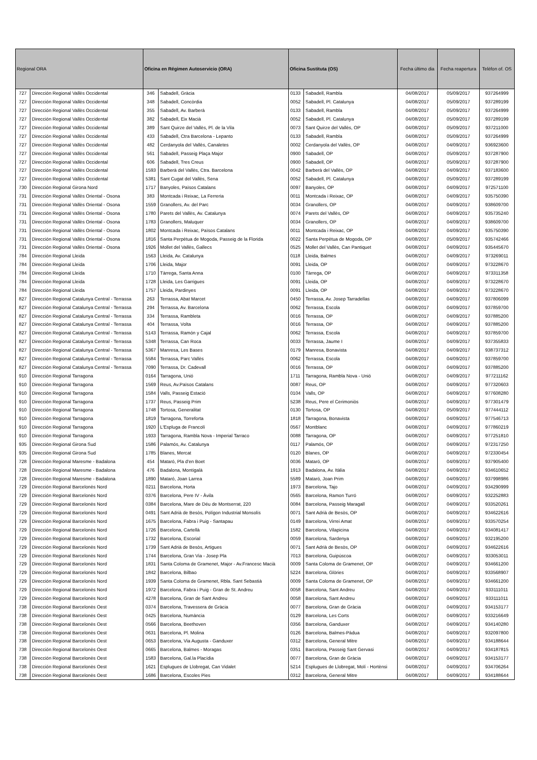| Regional ORA | | Oficina en Régimen Autoservicio (ORA) | | Oficina Sustituta (OS) | | Fecha último dia | Fecha reapertura | Telèfon of. OS |
| --- | --- | --- | --- | --- | --- | --- | --- | --- |
| 727 | Dirección Regional Vallès Occidental | 346 | Sabadell, Gràcia | 0133 | Sabadell, Rambla | 04/08/2017 | 05/09/2017 | 937264999 |
| 727 | Dirección Regional Vallès Occidental | 348 | Sabadell, Concòrdia | 0052 | Sabadell, Pl. Catalunya | 04/08/2017 | 05/09/2017 | 937289199 |
| 727 | Dirección Regional Vallès Occidental | 355 | Sabadell, Av. Barberà | 0133 | Sabadell, Rambla | 04/08/2017 | 05/09/2017 | 937264999 |
| 727 | Dirección Regional Vallès Occidental | 382 | Sabadell, Eix Macià | 0052 | Sabadell, Pl. Catalunya | 04/08/2017 | 05/09/2017 | 937289199 |
| 727 | Dirección Regional Vallès Occidental | 389 | Sant Quirze del Vallès, Pl. de la Vila | 0073 | Sant Quirze del Vallès, OP | 04/08/2017 | 05/09/2017 | 937211000 |
| 727 | Dirección Regional Vallès Occidental | 433 | Sabadell, Ctra Barcelona - Lepanto | 0133 | Sabadell, Rambla | 04/08/2017 | 05/09/2017 | 937264999 |
| 727 | Dirección Regional Vallès Occidental | 482 | Cerdanyola del Vallès, Canaletes | 0002 | Cerdanyola del Vallès, OP | 04/08/2017 | 04/09/2017 | 936923600 |
| 727 | Dirección Regional Vallès Occidental | 561 | Sabadell, Passeig Plaça Major | 0900 | Sabadell, OP | 04/08/2017 | 05/09/2017 | 937287900 |
| 727 | Dirección Regional Vallès Occidental | 606 | Sabadell, Tres Creus | 0900 | Sabadell, OP | 04/08/2017 | 05/09/2017 | 937287900 |
| 727 | Dirección Regional Vallès Occidental | 1593 | Barberà del Vallès, Ctra. Barcelona | 0042 | Barberà del Vallès, OP | 04/08/2017 | 04/09/2017 | 937183600 |
| 727 | Dirección Regional Vallès Occidental | 5381 | Sant Cugat del Vallès, Sena | 0052 | Sabadell, Pl. Catalunya | 04/08/2017 | 05/09/2017 | 937289199 |
| 730 | Dirección Regional Girona Nord | 1717 | Banyoles, Països Catalans | 0097 | Banyoles, OP | 04/08/2017 | 04/09/2017 | 972571100 |
| 731 | Dirección Regional Vallès Oriental - Osona | 383 | Montcada i Reixac, La Ferreria | 0011 | Montcada i Reixac, OP | 04/08/2017 | 04/09/2017 | 935750390 |
| 731 | Dirección Regional Vallès Oriental - Osona | 1559 | Granollers, Av. del Parc | 0034 | Granollers, OP | 04/08/2017 | 04/09/2017 | 938609700 |
| 731 | Dirección Regional Vallès Oriental - Osona | 1780 | Parets del Vallès, Av. Catalunya | 0074 | Parets del Vallès, OP | 04/08/2017 | 04/09/2017 | 935735240 |
| 731 | Dirección Regional Vallès Oriental - Osona | 1783 | Granollers, Maluquer | 0034 | Granollers, OP | 04/08/2017 | 04/09/2017 | 938609700 |
| 731 | Dirección Regional Vallès Oriental - Osona | 1802 | Montcada i Reixac, Països Catalans | 0011 | Montcada i Reixac, OP | 04/08/2017 | 04/09/2017 | 935750390 |
| 731 | Dirección Regional Vallès Oriental - Osona | 1816 | Santa Perpètua de Mogoda, Passeig de la Florida | 0022 | Santa Perpètua de Mogoda, OP | 04/08/2017 | 05/09/2017 | 935742466 |
| 731 | Dirección Regional Vallès Oriental - Osona | 1926 | Mollet del Vallès, Gallecs | 0525 | Mollet del Vallès, Can Pantiquet | 04/08/2017 | 04/09/2017 | 935445670 |
| 784 | Dirección Regional Lleida | 1563 | Lleida, Av. Catalunya | 0118 | Lleida, Balmes | 04/08/2017 | 04/09/2017 | 973269011 |
| 784 | Dirección Regional Lleida | 1706 | Lleida, Major | 0091 | Lleida, OP | 04/08/2017 | 04/09/2017 | 973228670 |
| 784 | Dirección Regional Lleida | 1710 | Tàrrega, Santa Anna | 0100 | Tàrrega, OP | 04/08/2017 | 04/09/2017 | 973311358 |
| 784 | Dirección Regional Lleida | 1728 | Lleida, Les Garrigues | 0091 | Lleida, OP | 04/08/2017 | 04/09/2017 | 973228670 |
| 784 | Dirección Regional Lleida | 1757 | Lleida, Pardinyes | 0091 | Lleida, OP | 04/08/2017 | 04/09/2017 | 973228670 |
| 827 | Dirección Regional Catalunya Central - Terrassa | 263 | Terrassa, Abat Marcet | 0450 | Terrassa, Av. Josep Tarradellas | 04/08/2017 | 04/09/2017 | 937806099 |
| 827 | Dirección Regional Catalunya Central - Terrassa | 294 | Terrassa, Av. Barcelona | 0062 | Terrassa, Escola | 04/08/2017 | 04/09/2017 | 937859700 |
| 827 | Dirección Regional Catalunya Central - Terrassa | 334 | Terrassa, Rambleta | 0016 | Terrassa, OP | 04/08/2017 | 04/09/2017 | 937885200 |
| 827 | Dirección Regional Catalunya Central - Terrassa | 404 | Terrassa, Volta | 0016 | Terrassa, OP | 04/08/2017 | 04/09/2017 | 937885200 |
| 827 | Dirección Regional Catalunya Central - Terrassa | 5143 | Terrassa, Ramón y Cajal | 0062 | Terrassa, Escola | 04/08/2017 | 04/09/2017 | 937859700 |
| 827 | Dirección Regional Catalunya Central - Terrassa | 5348 | Terrassa, Can Roca | 0033 | Terrassa, Jaume I | 04/08/2017 | 04/09/2017 | 937355833 |
| 827 | Dirección Regional Catalunya Central - Terrassa | 5367 | Manresa, Les Bases | 0179 | Manresa, Bonavista | 04/08/2017 | 04/09/2017 | 938737312 |
| 827 | Dirección Regional Catalunya Central - Terrassa | 5584 | Terrassa, Parc Vallès | 0062 | Terrassa, Escola | 04/08/2017 | 04/09/2017 | 937859700 |
| 827 | Dirección Regional Catalunya Central - Terrassa | 7090 | Terrassa, Dr. Cadevall | 0016 | Terrassa, OP | 04/08/2017 | 04/09/2017 | 937885200 |
| 910 | Dirección Regional Tarragona | 0164 | Tarragona, Unió | 1711 | Tarragona, Rambla Nova - Unió | 04/08/2017 | 04/09/2017 | 977211162 |
| 910 | Dirección Regional Tarragona | 1569 | Reus, Av.Països Catalans | 0087 | Reus, OP | 04/08/2017 | 04/09/2017 | 977320603 |
| 910 | Dirección Regional Tarragona | 1584 | Valls, Passeig Estació | 0104 | Valls, OP | 04/08/2017 | 04/09/2017 | 977608280 |
| 910 | Dirección Regional Tarragona | 1737 | Reus, Passeig Prim | 5238 | Reus, Pere el Cerimoniòs | 04/08/2017 | 04/09/2017 | 977301479 |
| 910 | Dirección Regional Tarragona | 1748 | Tortosa, Generalitat | 0130 | Tortosa, OP | 04/08/2017 | 05/09/2017 | 977444112 |
| 910 | Dirección Regional Tarragona | 1819 | Tarragona, Torreforta | 1818 | Tarragona, Bonavista | 04/08/2017 | 04/09/2017 | 977546713 |
| 910 | Dirección Regional Tarragona | 1920 | L'Espluga de Francolí | 0567 | Montblanc | 04/08/2017 | 04/09/2017 | 977860219 |
| 910 | Dirección Regional Tarragona | 1933 | Tarragona, Rambla Nova - Imperial Tarraco | 0088 | Tarragona, OP | 04/08/2017 | 04/09/2017 | 977251810 |
| 935 | Dirección Regional Girona Sud | 1586 | Palamós, Av. Catalunya | 0117 | Palamós, OP | 04/08/2017 | 04/09/2017 | 972317250 |
| 935 | Dirección Regional Girona Sud | 1785 | Blanes, Mercat | 0120 | Blanes, OP | 04/08/2017 | 04/09/2017 | 972330454 |
| 728 | Dirección Regional Maresme - Badalona | 454 | Mataró, Pla d'en Boet | 0036 | Mataró, OP | 04/08/2017 | 04/09/2017 | 937905400 |
| 728 | Dirección Regional Maresme - Badalona | 476 | Badalona, Montigalà | 1913 | Badalona, Av. Itàlia | 04/08/2017 | 04/09/2017 | 934610652 |
| 728 | Dirección Regional Maresme - Badalona | 1890 | Mataró, Joan Larrea | 5589 | Mataró, Joan Prim | 04/08/2017 | 04/09/2017 | 937998986 |
| 729 | Dirección Regional Barcelonès Nord | 0211 | Barcelona, Horta | 1973 | Barcelona, Tajo | 04/08/2017 | 04/09/2017 | 934290999 |
| 729 | Dirección Regional Barcelonès Nord | 0376 | Barcelona, Pere IV - Àvila | 0565 | Barcelona, Ramon Turró | 04/08/2017 | 04/09/2017 | 932252883 |
| 729 | Dirección Regional Barcelonès Nord | 0384 | Barcelona, Mare de Déu de Montserrat, 220 | 0084 | Barcelona, Passeig Maragall | 04/08/2017 | 04/09/2017 | 933520261 |
| 729 | Dirección Regional Barcelonès Nord | 0491 | Sant Adrià de Besòs, Polígon Industrial Monsolís | 0071 | Sant Adrià de Besòs, OP | 04/08/2017 | 04/09/2017 | 934622616 |
| 729 | Dirección Regional Barcelonès Nord | 1675 | Barcelona, Fabra i Puig - Santapau | 0149 | Barcelona, Virrei Amat | 04/08/2017 | 04/09/2017 | 933570254 |
| 729 | Dirección Regional Barcelonès Nord | 1726 | Barcelona, Cartellà | 1582 | Barcelona, Vilapicina | 04/08/2017 | 04/09/2017 | 934081417 |
| 729 | Dirección Regional Barcelonès Nord | 1732 | Barcelona, Escorial | 0059 | Barcelona, Sardenya | 04/08/2017 | 04/09/2017 | 932195200 |
| 729 | Dirección Regional Barcelonès Nord | 1739 | Sant Adrià de Besòs, Artigues | 0071 | Sant Adrià de Besòs, OP | 04/08/2017 | 04/09/2017 | 934622616 |
| 729 | Dirección Regional Barcelonès Nord | 1744 | Barcelona, Gran Via - Josep Pla | 7013 | Barcelona, Guipúscoa | 04/08/2017 | 04/09/2017 | 933053011 |
| 729 | Dirección Regional Barcelonès Nord | 1831 | Santa Coloma de Gramenet, Major - Av.Francesc Macià | 0009 | Santa Coloma de Gramenet, OP | 04/08/2017 | 04/09/2017 | 934661200 |
| 729 | Dirección Regional Barcelonès Nord | 1842 | Barcelona, Bilbao | 5224 | Barcelona, Glòries | 04/08/2017 | 04/09/2017 | 933568907 |
| 729 | Dirección Regional Barcelonès Nord | 1939 | Santa Coloma de Gramenet, Rbla. Sant Sebastià | 0009 | Santa Coloma de Gramenet, OP | 04/08/2017 | 04/09/2017 | 934661200 |
| 729 | Dirección Regional Barcelonès Nord | 1972 | Barcelona, Fabra i Puig - Gran de St. Andreu | 0058 | Barcelona, Sant Andreu | 04/08/2017 | 04/09/2017 | 933111011 |
| 729 | Dirección Regional Barcelonès Nord | 4278 | Barcelona, Gran de Sant Andreu | 0058 | Barcelona, Sant Andreu | 04/08/2017 | 04/09/2017 | 933111011 |
| 738 | Dirección Regional Barcelonès Oest | 0374 | Barcelona, Travessera de Gràcia | 0077 | Barcelona, Gran de Gràcia | 04/08/2017 | 04/09/2017 | 934153177 |
| 738 | Dirección Regional Barcelonès Oest | 0425 | Barcelona, Numància | 0129 | Barcelona, Les Corts | 04/08/2017 | 04/09/2017 | 933216649 |
| 738 | Dirección Regional Barcelonès Oest | 0566 | Barcelona, Beethoven | 0356 | Barcelona, Ganduxer | 04/08/2017 | 04/09/2017 | 934140280 |
| 738 | Dirección Regional Barcelonès Oest | 0631 | Barcelona, Pl. Molina | 0126 | Barcelona, Balmes-Pàdua | 04/08/2017 | 04/09/2017 | 932097800 |
| 738 | Dirección Regional Barcelonès Oest | 0653 | Barcelona, Via Augusta - Ganduxer | 0312 | Barcelona, General Mitre | 04/08/2017 | 04/09/2017 | 934188644 |
| 738 | Dirección Regional Barcelonès Oest | 0665 | Barcelona, Balmes - Moragas | 0351 | Barcelona, Passeig Sant Gervasi | 04/08/2017 | 04/09/2017 | 934187815 |
| 738 | Dirección Regional Barcelonès Oest | 1583 | Barcelona, Gal.la Placídia | 0077 | Barcelona, Gran de Gràcia | 04/08/2017 | 04/09/2017 | 934153177 |
| 738 | Dirección Regional Barcelonès Oest | 1621 | Esplugues de Llobregat, Can Vidalet | 5214 | Esplugues de Llobregat, Molí - Hortènsi | 04/08/2017 | 04/09/2017 | 934706264 |
| 738 | Dirección Regional Barcelonès Oest | 1686 | Barcelona, Escoles Pies | 0312 | Barcelona, General Mitre | 04/08/2017 | 04/09/2017 | 934188644 |